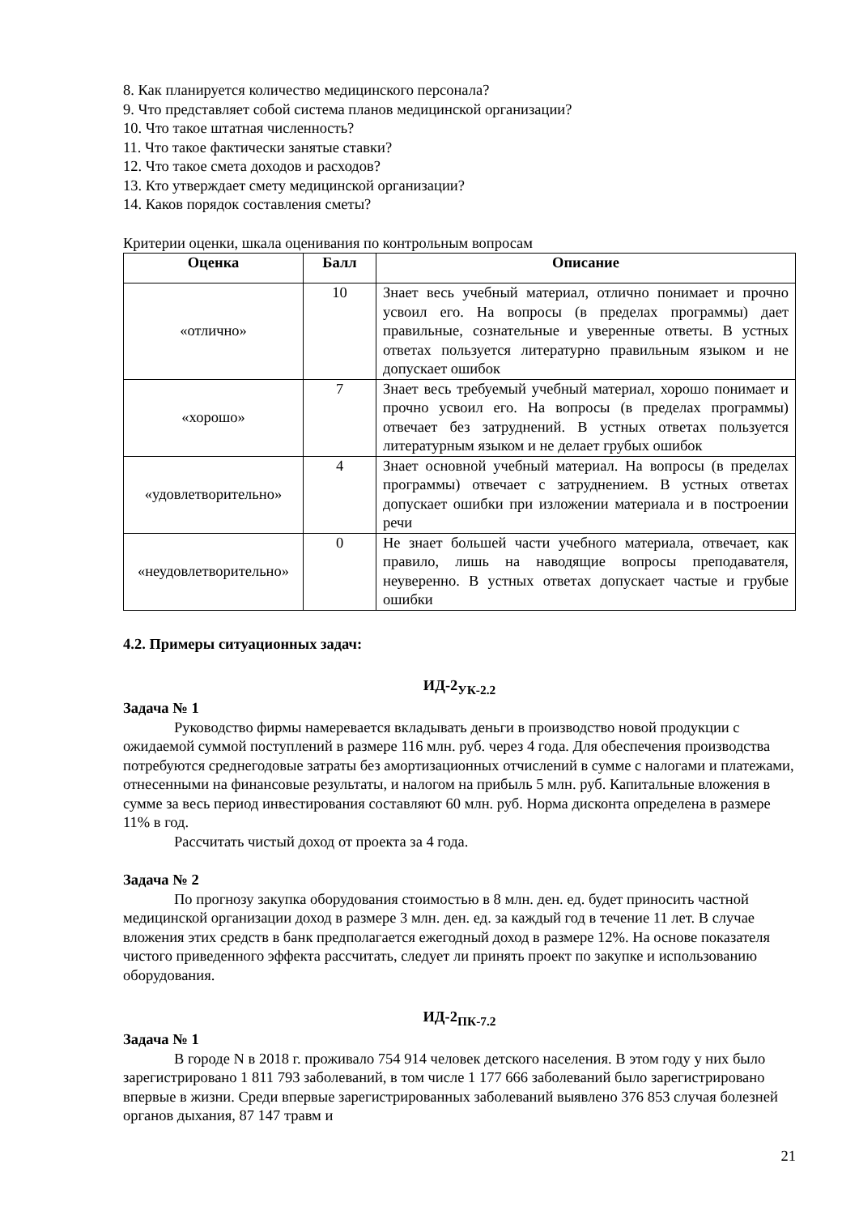8. Как планируется количество медицинского персонала?
9. Что представляет собой система планов медицинской организации?
10. Что такое штатная численность?
11. Что такое фактически занятые ставки?
12. Что такое смета доходов и расходов?
13. Кто утверждает смету медицинской организации?
14. Каков порядок составления сметы?
Критерии оценки, шкала оценивания по контрольным вопросам
| Оценка | Балл | Описание |
| --- | --- | --- |
| «отлично» | 10 | Знает весь учебный материал, отлично понимает и прочно усвоил его. На вопросы (в пределах программы) дает правильные, сознательные и уверенные ответы. В устных ответах пользуется литературно правильным языком и не допускает ошибок |
| «хорошо» | 7 | Знает весь требуемый учебный материал, хорошо понимает и прочно усвоил его. На вопросы (в пределах программы) отвечает без затруднений. В устных ответах пользуется литературным языком и не делает грубых ошибок |
| «удовлетворительно» | 4 | Знает основной учебный материал. На вопросы (в пределах программы) отвечает с затруднением. В устных ответах допускает ошибки при изложении материала и в построении речи |
| «неудовлетворительно» | 0 | Не знает большей части учебного материала, отвечает, как правило, лишь на наводящие вопросы преподавателя, неуверенно. В устных ответах допускает частые и грубые ошибки |
4.2. Примеры ситуационных задач:
ИД-2<sub>УК-2.2</sub>
Задача № 1
Руководство фирмы намеревается вкладывать деньги в производство новой продукции с ожидаемой суммой поступлений в размере 116 млн. руб. через 4 года. Для обеспечения производства потребуются среднегодовые затраты без амортизационных отчислений в сумме с налогами и платежами, отнесенными на финансовые результаты, и налогом на прибыль 5 млн. руб. Капитальные вложения в сумме за весь период инвестирования составляют 60 млн. руб. Норма дисконта определена в размере 11% в год.
Рассчитать чистый доход от проекта за 4 года.
Задача № 2
По прогнозу закупка оборудования стоимостью в 8 млн. ден. ед. будет приносить частной медицинской организации доход в размере 3 млн. ден. ед. за каждый год в течение 11 лет. В случае вложения этих средств в банк предполагается ежегодный доход в размере 12%. На основе показателя чистого приведенного эффекта рассчитать, следует ли принять проект по закупке и использованию оборудования.
ИД-2<sub>ПК-7.2</sub>
Задача № 1
В городе N в 2018 г. проживало 754 914 человек детского населения. В этом году у них было зарегистрировано 1 811 793 заболеваний, в том числе 1 177 666 заболеваний было зарегистрировано впервые в жизни. Среди впервые зарегистрированных заболеваний выявлено 376 853 случая болезней органов дыхания, 87 147 травм и
21